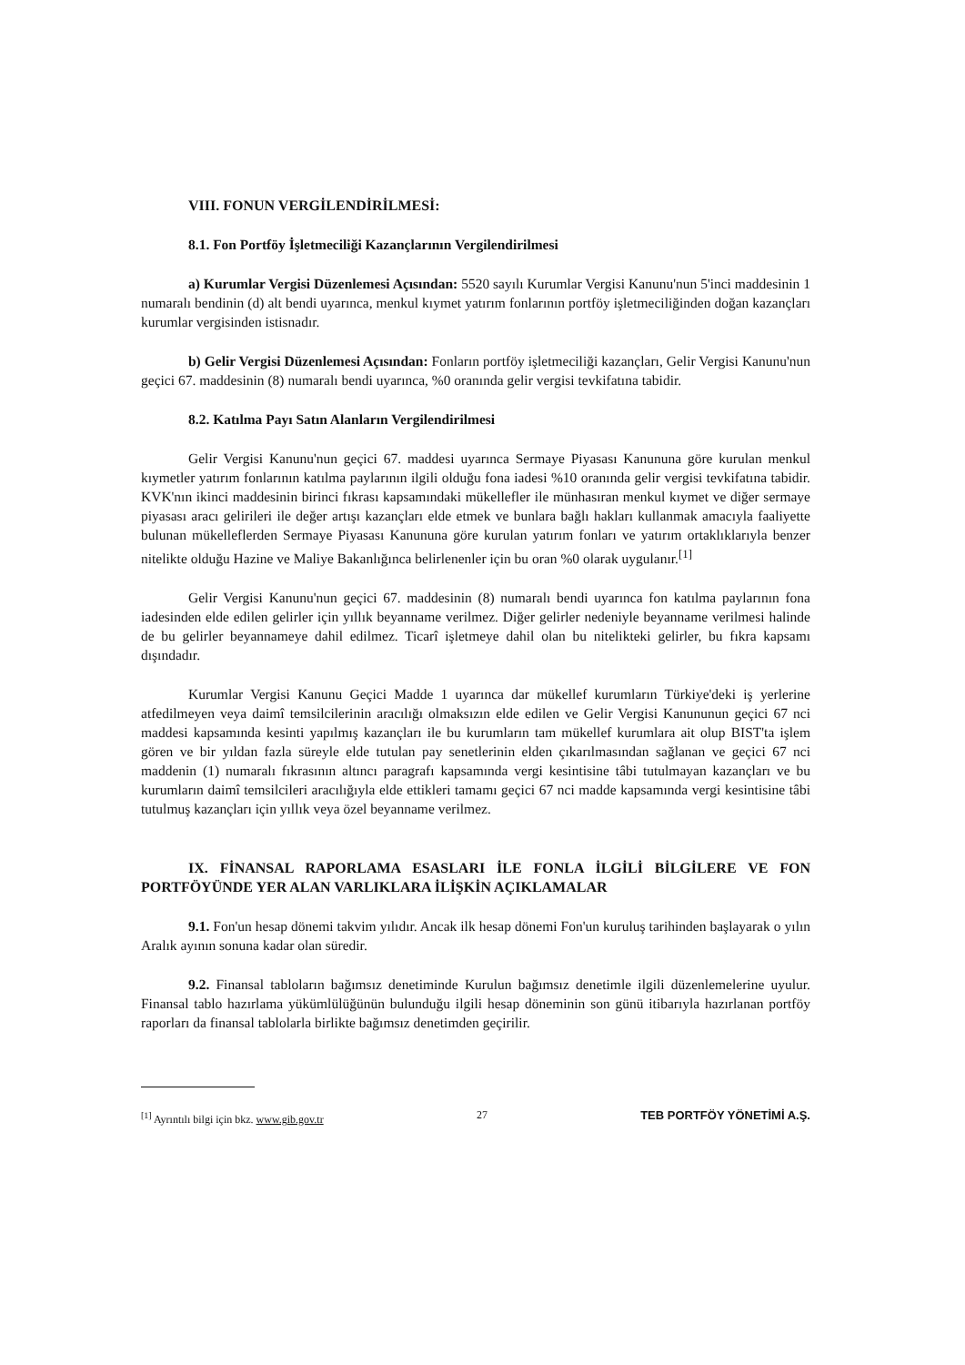VIII. FONUN VERGİLENDİRİLMESİ:
8.1. Fon Portföy İşletmeciliği Kazançlarının Vergilendirilmesi
a) Kurumlar Vergisi Düzenlemesi Açısından: 5520 sayılı Kurumlar Vergisi Kanunu'nun 5'inci maddesinin 1 numaralı bendinin (d) alt bendi uyarınca, menkul kıymet yatırım fonlarının portföy işletmeciliğinden doğan kazançları kurumlar vergisinden istisnadır.
b) Gelir Vergisi Düzenlemesi Açısından: Fonların portföy işletmeciliği kazançları, Gelir Vergisi Kanunu'nun geçici 67. maddesinin (8) numaralı bendi uyarınca, %0 oranında gelir vergisi tevkifatına tabidir.
8.2. Katılma Payı Satın Alanların Vergilendirilmesi
Gelir Vergisi Kanunu'nun geçici 67. maddesi uyarınca Sermaye Piyasası Kanununa göre kurulan menkul kıymetler yatırım fonlarının katılma paylarının ilgili olduğu fona iadesi %10 oranında gelir vergisi tevkifatına tabidir. KVK'nın ikinci maddesinin birinci fıkrası kapsamındaki mükellefler ile münhasıran menkul kıymet ve diğer sermaye piyasası aracı gelirileri ile değer artışı kazançları elde etmek ve bunlara bağlı hakları kullanmak amacıyla faaliyette bulunan mükelleflerden Sermaye Piyasası Kanununa göre kurulan yatırım fonları ve yatırım ortaklıklarıyla benzer nitelikte olduğu Hazine ve Maliye Bakanlığınca belirlenenler için bu oran %0 olarak uygulanır.<sup>[1]</sup>
Gelir Vergisi Kanunu'nun geçici 67. maddesinin (8) numaralı bendi uyarınca fon katılma paylarının fona iadesinden elde edilen gelirler için yıllık beyanname verilmez. Diğer gelirler nedeniyle beyanname verilmesi halinde de bu gelirler beyannameye dahil edilmez. Ticarî işletmeye dahil olan bu nitelikteki gelirler, bu fıkra kapsamı dışındadır.
Kurumlar Vergisi Kanunu Geçici Madde 1 uyarınca dar mükellef kurumların Türkiye'deki iş yerlerine atfedilmeyen veya daimî temsilcilerinin aracılığı olmaksızın elde edilen ve Gelir Vergisi Kanununun geçici 67 nci maddesi kapsamında kesinti yapılmış kazançları ile bu kurumların tam mükellef kurumlara ait olup BIST'ta işlem gören ve bir yıldan fazla süreyle elde tutulan pay senetlerinin elden çıkarılmasından sağlanan ve geçici 67 nci maddenin (1) numaralı fıkrasının altıncı paragrafı kapsamında vergi kesintisine tâbi tutulmayan kazançları ve bu kurumların daimî temsilcileri aracılığıyla elde ettikleri tamamı geçici 67 nci madde kapsamında vergi kesintisine tâbi tutulmuş kazançları için yıllık veya özel beyanname verilmez.
IX. FİNANSAL RAPORLAMA ESASLARI İLE FONLA İLGİLİ BİLGİLERE VE FON PORTFÖYÜNDE YER ALAN VARLIKLARA İLİŞKİN AÇIKLAMALAR
9.1. Fon'un hesap dönemi takvim yılıdır. Ancak ilk hesap dönemi Fon'un kuruluş tarihinden başlayarak o yılın Aralık ayının sonuna kadar olan süredir.
9.2. Finansal tabloların bağımsız denetiminde Kurulun bağımsız denetimle ilgili düzenlemelerine uyulur. Finansal tablo hazırlama yükümlülüğünün bulunduğu ilgili hesap döneminin son günü itibarıyla hazırlanan portföy raporları da finansal tablolarla birlikte bağımsız denetimden geçirilir.
<sup>[1]</sup> Ayrıntılı bilgi için bkz. www.gib.gov.tr 27 TEB PORTFÖY YÖNETİMİ A.Ş.